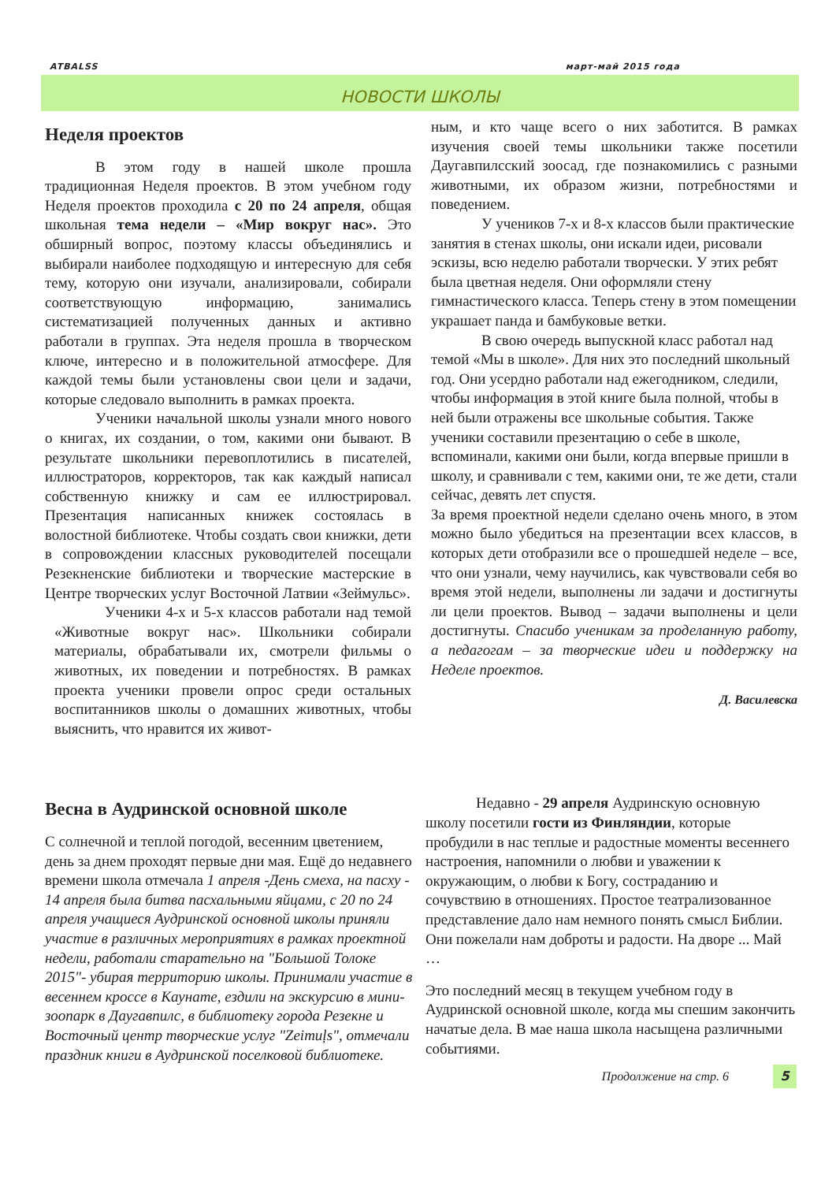ATBALSS март-май 2015 года
НОВОСТИ ШКОЛЫ
Неделя проектов
В этом году в нашей школе прошла традиционная Неделя проектов. В этом учебном году Неделя проектов проходила с 20 по 24 апреля, общая школьная тема недели – «Мир вокруг нас». Это обширный вопрос, поэтому классы объединялись и выбирали наиболее подходящую и интересную для себя тему, которую они изучали, анализировали, собирали соответствующую информацию, занимались систематизацией полученных данных и активно работали в группах. Эта неделя прошла в творческом ключе, интересно и в положительной атмосфере. Для каждой темы были установлены свои цели и задачи, которые следовало выполнить в рамках проекта.
Ученики начальной школы узнали много нового о книгах, их создании, о том, какими они бывают. В результате школьники перевоплотились в писателей, иллюстраторов, корректоров, так как каждый написал собственную книжку и сам ее иллюстрировал. Презентация написанных книжек состоялась в волостной библиотеке. Чтобы создать свои книжки, дети в сопровождении классных руководителей посещали Резекненские библиотеки и творческие мастерские в Центре творческих услуг Восточной Латвии «Зеймульс».
Ученики 4-х и 5-х классов работали над темой «Животные вокруг нас». Школьники собирали материалы, обрабатывали их, смотрели фильмы о животных, их поведении и потребностях. В рамках проекта ученики провели опрос среди остальных воспитанников школы о домашних животных, чтобы выяснить, что нравится их живот-
ным, и кто чаще всего о них заботится. В рамках изучения своей темы школьники также посетили Даугавпилсский зоосад, где познакомились с разными животными, их образом жизни, потребностями и поведением.
У учеников 7-х и 8-х классов были практические занятия в стенах школы, они искали идеи, рисовали эскизы, всю неделю работали творчески. У этих ребят была цветная неделя. Они оформляли стену гимнастического класса. Теперь стену в этом помещении украшает панда и бамбуковые ветки.
В свою очередь выпускной класс работал над темой «Мы в школе». Для них это последний школьный год. Они усердно работали над ежегодником, следили, чтобы информация в этой книге была полной, чтобы в ней были отражены все школьные события. Также ученики составили презентацию о себе в школе, вспоминали, какими они были, когда впервые пришли в школу, и сравнивали с тем, какими они, те же дети, стали сейчас, девять лет спустя.
За время проектной недели сделано очень много, в этом можно было убедиться на презентации всех классов, в которых дети отобразили все о прошедшей неделе – все, что они узнали, чему научились, как чувствовали себя во время этой недели, выполнены ли задачи и достигнуты ли цели проектов. Вывод – задачи выполнены и цели достигнуты. Спасибо ученикам за проделанную работу, а педагогам – за творческие идеи и поддержку на Неделе проектов.
Д. Василевска
Весна в Аудринской основной школе
С солнечной и теплой погодой, весенним цветением, день за днем проходят первые дни мая. Ещё до недавнего времени школа отмечала 1 апреля -День смеха, на пасху - 14 апреля была битва пасхальными яйцами, с 20 по 24 апреля учащиеся Аудринской основной школы приняли участие в различных мероприятиях в рамках проектной недели, работали старательно на "Большой Толоке 2015"- убирая территорию школы. Принимали участие в весеннем кроссе в Каунате, ездили на экскурсию в мини-зоопарк в Даугавпилс, в библиотеку города Резекне и Восточный центр творческие услуг "Zeimuļs", отмечали праздник книги в Аудринской поселковой библиотеке.
Недавно - 29 апреля Аудринскую основную школу посетили гости из Финляндии, которые пробудили в нас теплые и радостные моменты весеннего настроения, напомнили о любви и уважении к окружающим, о любви к Богу, состраданию и сочувствию в отношениях. Простое театрализованное представление дало нам немного понять смысл Библии. Они пожелали нам доброты и радости. На дворе ... Май …
Это последний месяц в текущем учебном году в Аудринской основной школе, когда мы спешим закончить начатые дела. В мае наша школа насыщена различными событиями.
Продолжение на стр. 6 5